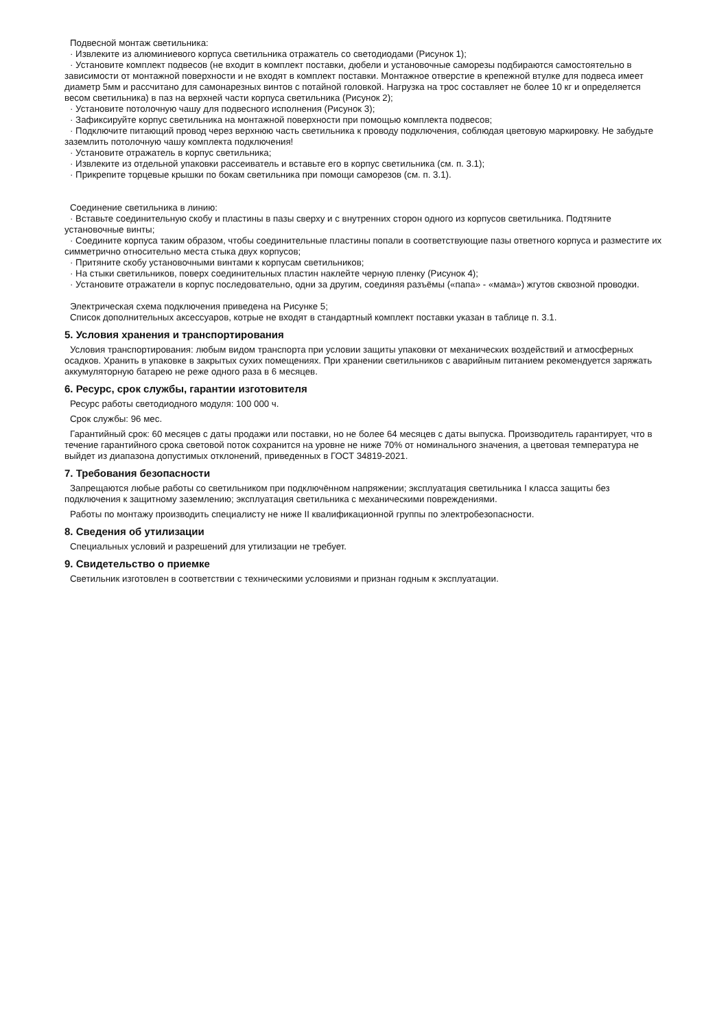Подвесной монтаж светильника:
· Извлеките из алюминиевого корпуса светильника отражатель со светодиодами (Рисунок 1);
· Установите комплект подвесов (не входит в комплект поставки, дюбели и установочные саморезы подбираются самостоятельно в зависимости от монтажной поверхности и не входят в комплект поставки. Монтажное отверстие в крепежной втулке для подвеса имеет диаметр 5мм и рассчитано для самонарезных винтов с потайной головкой. Нагрузка на трос составляет не более 10 кг и определяется весом светильника) в паз на верхней части корпуса светильника (Рисунок 2);
· Установите потолочную чашу для подвесного исполнения (Рисунок 3);
· Зафиксируйте корпус светильника на монтажной поверхности при помощью комплекта подвесов;
· Подключите питающий провод через верхнюю часть светильника к проводу подключения, соблюдая цветовую маркировку. Не забудьте заземлить потолочную чашу комплекта подключения!
· Установите отражатель в корпус светильника;
· Извлеките из отдельной упаковки рассеиватель и вставьте его в корпус светильника (см. п. 3.1);
· Прикрепите торцевые крышки по бокам светильника при помощи саморезов (см. п. 3.1).
Соединение светильника в линию:
· Вставьте соединительную скобу и пластины в пазы сверху и с внутренних сторон одного из корпусов светильника. Подтяните установочные винты;
· Соедините корпуса таким образом, чтобы соединительные пластины попали в соответствующие пазы ответного корпуса и разместите их симметрично относительно места стыка двух корпусов;
· Притяните скобу установочными винтами к корпусам светильников;
· На стыки светильников, поверх соединительных пластин наклейте черную пленку (Рисунок 4);
· Установите отражатели в корпус последовательно, одни за другим, соединяя разъёмы («папа» - «мама») жгутов сквозной проводки.
Электрическая схема подключения приведена на Рисунке 5;
Список дополнительных аксессуаров, котрые не входят в стандартный комплект поставки указан в таблице п. 3.1.
5. Условия хранения и транспортирования
Условия транспортирования: любым видом транспорта при условии защиты упаковки от механических воздействий и атмосферных осадков. Хранить в упаковке в закрытых сухих помещениях. При хранении светильников с аварийным питанием рекомендуется заряжать аккумуляторную батарею не реже одного раза в 6 месяцев.
6. Ресурс, срок службы, гарантии изготовителя
Ресурс работы светодиодного модуля: 100 000 ч.
Срок службы: 96 мес.
Гарантийный срок: 60 месяцев с даты продажи или поставки, но не более 64 месяцев с даты выпуска. Производитель гарантирует, что в течение гарантийного срока световой поток сохранится на уровне не ниже 70% от номинального значения, а цветовая температура не выйдет из диапазона допустимых отклонений, приведенных в ГОСТ 34819-2021.
7. Требования безопасности
Запрещаются любые работы со светильником при подключённом напряжении; эксплуатация светильника I класса защиты без подключения к защитному заземлению; эксплуатация светильника с механическими повреждениями.
Работы по монтажу производить специалисту не ниже II квалификационной группы по электробезопасности.
8. Сведения об утилизации
Специальных условий и разрешений для утилизации не требует.
9. Свидетельство о приемке
Светильник изготовлен в соответствии с техническими условиями и признан годным к эксплуатации.